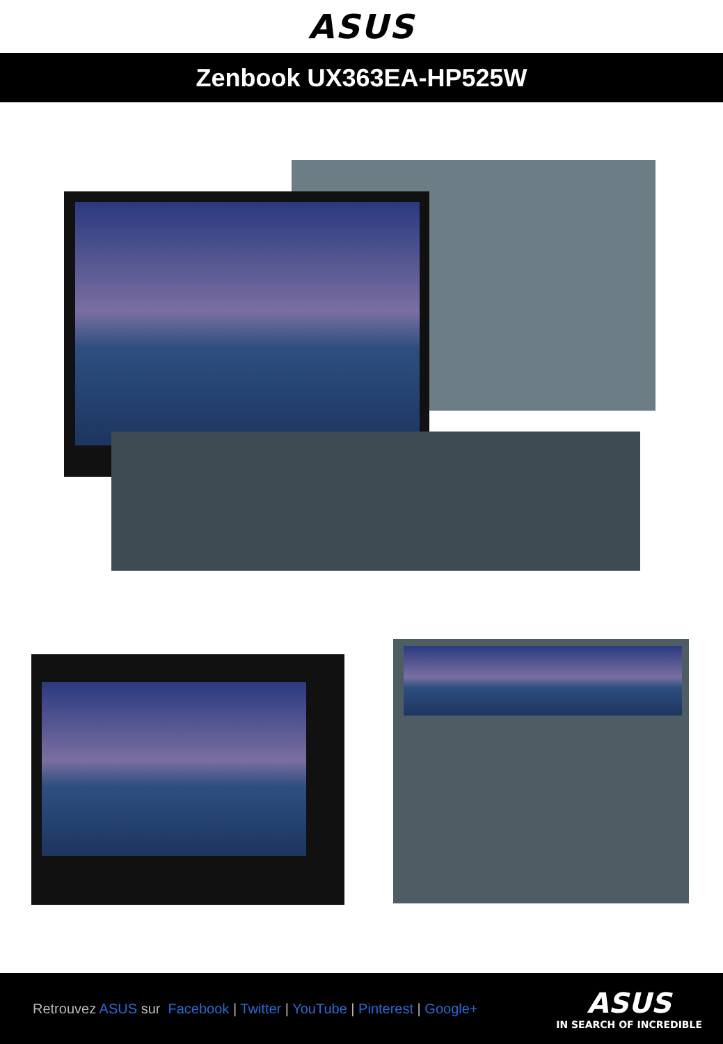ASUS
Zenbook UX363EA-HP525W
Retrouvez ASUS sur Facebook | Twitter | YouTube | Pinterest | Google+
ASUS
IN SEARCH OF INCREDIBLE